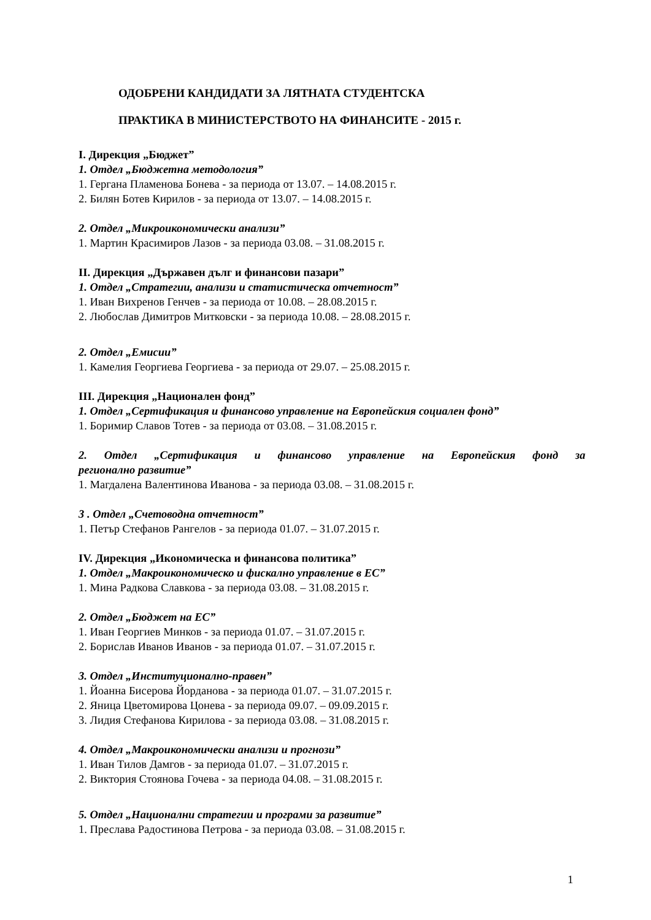ОДОБРЕНИ КАНДИДАТИ ЗА ЛЯТНАТА СТУДЕНТСКА
ПРАКТИКА В МИНИСТЕРСТВОТО НА ФИНАНСИТЕ - 2015 г.
I. Дирекция „Бюджет”
1. Отдел „Бюджетна методология”
1. Гергана Пламенова Бонева - за периода от 13.07. – 14.08.2015 г.
2. Билян Ботев Кирилов - за периода от 13.07. – 14.08.2015 г.
2. Отдел „Микроикономически анализи”
1. Мартин Красимиров Лазов - за периода 03.08. – 31.08.2015 г.
II. Дирекция „Държавен дълг и финансови пазари”
1. Отдел „Стратегии, анализи и статистическа отчетност”
1. Иван Вихренов Генчев - за периода от 10.08. – 28.08.2015 г.
2. Любослав Димитров Митковски - за периода 10.08. – 28.08.2015 г.
2. Отдел „Емисии”
1. Камелия Георгиева Георгиева - за периода от 29.07. – 25.08.2015 г.
III. Дирекция „Национален фонд”
1. Отдел „Сертификация и финансово управление на Европейския социален фонд”
1. Боримир Славов Тотев - за периода от 03.08. – 31.08.2015 г.
2. Отдел „Сертификация и финансово управление на Европейския фонд за
регионално развитие”
1. Магдалена Валентинова Иванова - за периода 03.08. – 31.08.2015 г.
3 . Отдел „Счетоводна отчетност”
1. Петър Стефанов Рангелов - за периода 01.07. – 31.07.2015 г.
IV. Дирекция „Икономическа и финансова политика”
1. Отдел „Макроикономическо и фискално управление в ЕС”
1. Мина Радкова Славкова - за периода 03.08. – 31.08.2015 г.
2. Отдел „Бюджет на ЕС”
1. Иван Георгиев Минков - за периода 01.07. – 31.07.2015 г.
2. Борислав Иванов Иванов - за периода 01.07. – 31.07.2015 г.
3. Отдел „Институционално-правен”
1. Йоанна Бисерова Йорданова - за периода 01.07. – 31.07.2015 г.
2. Яница Цветомирова Цонева - за периода 09.07. – 09.09.2015 г.
3. Лидия Стефанова Кирилова - за периода 03.08. – 31.08.2015 г.
4. Отдел „Макроикономически анализи и прогнози”
1. Иван Тилов Дамгов - за периода 01.07. – 31.07.2015 г.
2. Виктория Стоянова Гочева - за периода 04.08. – 31.08.2015 г.
5. Отдел „Национални стратегии и програми за развитие”
1. Преслава Радостинова Петрова - за периода 03.08. – 31.08.2015 г.
1